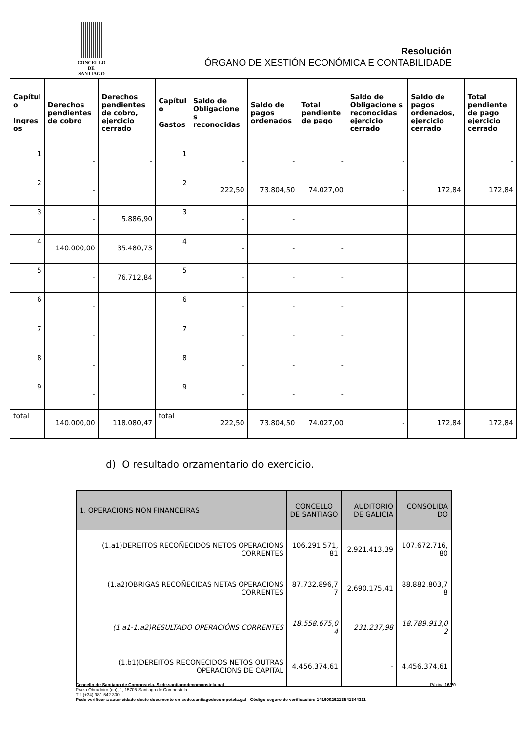CONCELLO DE
SANTIAGO
Resolución
ÓRGANO DE XESTIÓN ECONÓMICA E CONTABILIDADE
| Capítul o Ingres os | Derechos pendientes de cobro | Derechos pendientes de cobro, ejercicio cerrado | Capítul o Gastos | Saldo de Obligacione s reconocidas | Saldo de pagos ordenados | Total pendiente de pago | Saldo de Obligacione s reconocidas ejercicio cerrado | Saldo de pagos ordenados, ejercicio cerrado | Total pendiente de pago ejercicio cerrado |
| --- | --- | --- | --- | --- | --- | --- | --- | --- | --- |
| 1 | - | - | 1 | - | - | - | - | | - |
| 2 | - | | 2 | 222,50 | 73.804,50 | 74.027,00 | - | 172,84 | 172,84 |
| 3 | - | 5.886,90 | 3 | - | - | | | | |
| 4 | 140.000,00 | 35.480,73 | 4 | - | - | - | | | |
| 5 | - | 76.712,84 | 5 | - | - | - | | | |
| 6 | - | | 6 | - | - | - | | | |
| 7 | - | | 7 | - | - | - | | | |
| 8 | - | | 8 | - | - | - | | | |
| 9 | - | | 9 | - | - | - | | | |
| total | 140.000,00 | 118.080,47 | total | 222,50 | 73.804,50 | 74.027,00 | - | 172,84 | 172,84 |
d) O resultado orzamentario do exercicio.
| 1. OPERACIONS NON FINANCEIRAS | CONCELLO DE SANTIAGO | AUDITORIO DE GALICIA | CONSOLIDA DO |
| (1.a1)DEREITOS RECOÑECIDOS NETOS OPERACIONS CORRENTES | 106.291.571, 81 | 2.921.413,39 | 107.672.716, 80 |
| (1.a2)OBRIGAS RECOÑECIDAS NETAS OPERACIONS CORRENTES | 87.732.896,7 7 | 2.690.175,41 | 88.882.803,7 8 |
| (1.a1-1.a2)RESULTADO OPERACIÓNS CORRENTES | 18.558.675,0 4 | 231.237,98 | 18.789.913,0 2 |
| (1.b1)DEREITOS RECOÑECIDOS NETOS OUTRAS OPERACIONS DE CAPITAL | 4.456.374,61 | - | 4.456.374,61 |
Concello de Santiago de Compostela. Sede.santiagodecompostela.gal Páxina 16/20
Praza Obradoiro (do), 1, 15705 Santiago de Compostela.
Tlf: (+34) 981 542 300.
Pode verificar a autencidade deste documento en sede.santiagodecompotela.gal - Código seguro de verificación: 14160026213541344311